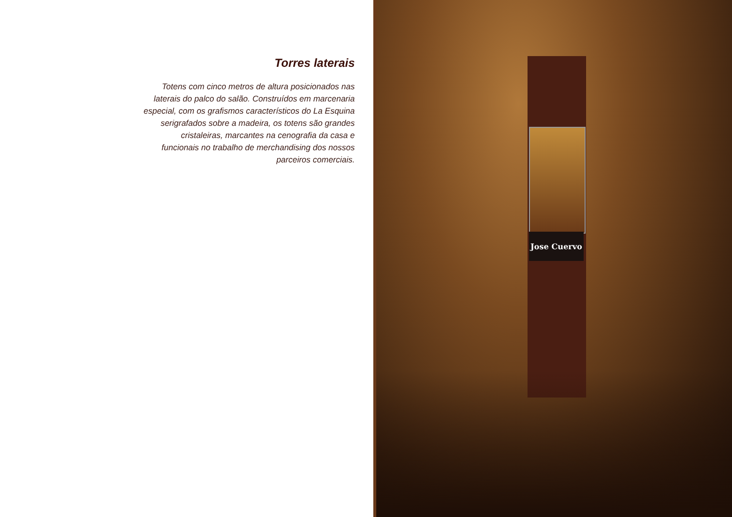Torres laterais
Totens com cinco metros de altura posicionados nas laterais do palco do salão. Construídos em marcenaria especial, com os grafismos característicos do La Esquina serigrafados sobre a madeira, os totens são grandes cristaleiras, marcantes na cenografia da casa e funcionais no trabalho de merchandising dos nossos parceiros comerciais.
Jose Cuervo